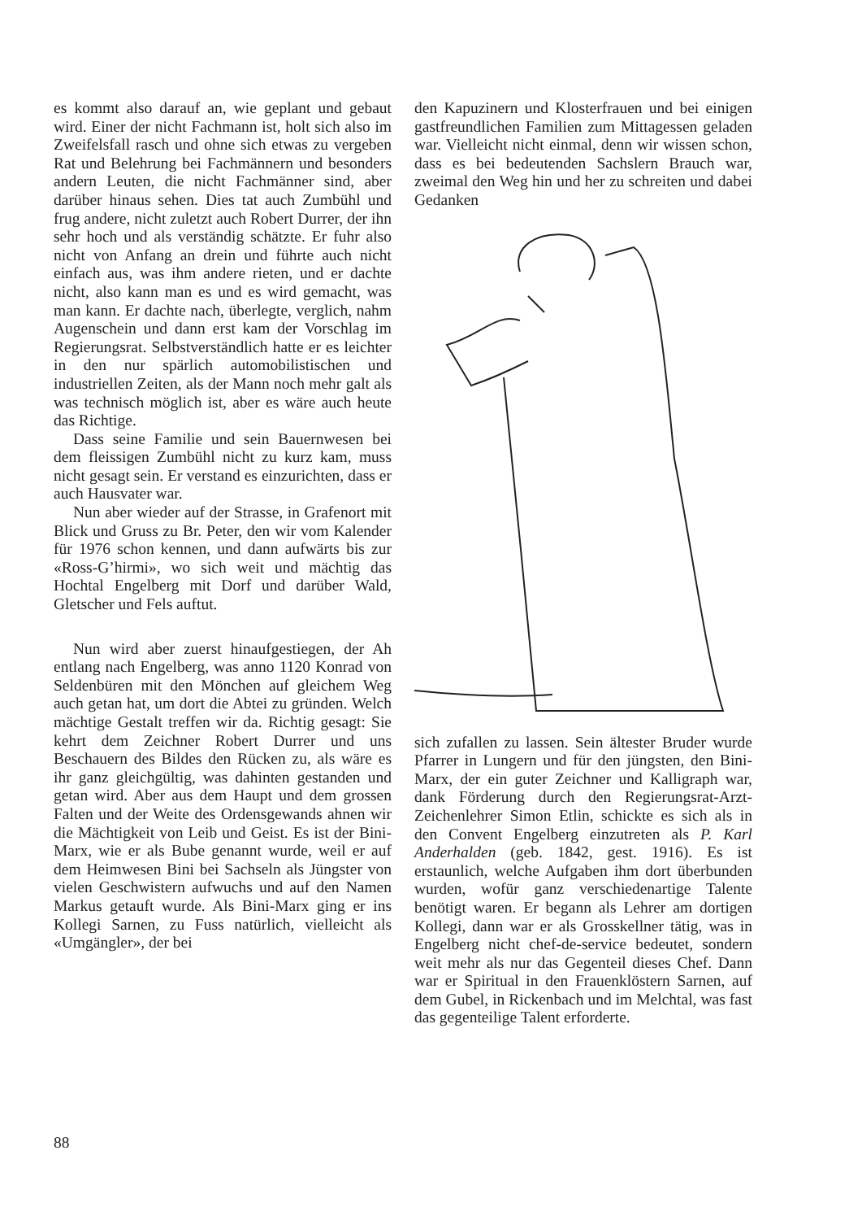es kommt also darauf an, wie geplant und gebaut wird. Einer der nicht Fachmann ist, holt sich also im Zweifelsfall rasch und ohne sich etwas zu vergeben Rat und Belehrung bei Fachmännern und besonders andern Leuten, die nicht Fachmänner sind, aber darüber hinaus sehen. Dies tat auch Zumbühl und frug andere, nicht zuletzt auch Robert Durrer, der ihn sehr hoch und als verständig schätzte. Er fuhr also nicht von Anfang an drein und führte auch nicht einfach aus, was ihm andere rieten, und er dachte nicht, also kann man es und es wird gemacht, was man kann. Er dachte nach, überlegte, verglich, nahm Augenschein und dann erst kam der Vorschlag im Regierungsrat. Selbstverständlich hatte er es leichter in den nur spärlich automobilistischen und industriellen Zeiten, als der Mann noch mehr galt als was technisch möglich ist, aber es wäre auch heute das Richtige.
Dass seine Familie und sein Bauernwesen bei dem fleissigen Zumbühl nicht zu kurz kam, muss nicht gesagt sein. Er verstand es einzurichten, dass er auch Hausvater war.
Nun aber wieder auf der Strasse, in Grafenort mit Blick und Gruss zu Br. Peter, den wir vom Kalender für 1976 schon kennen, und dann aufwärts bis zur «Ross-G’hirmi», wo sich weit und mächtig das Hochtal Engelberg mit Dorf und darüber Wald, Gletscher und Fels auftut.
Nun wird aber zuerst hinaufgestiegen, der Ah entlang nach Engelberg, was anno 1120 Konrad von Seldenbüren mit den Mönchen auf gleichem Weg auch getan hat, um dort die Abtei zu gründen. Welch mächtige Gestalt treffen wir da. Richtig gesagt: Sie kehrt dem Zeichner Robert Durrer und uns Beschauern des Bildes den Rücken zu, als wäre es ihr ganz gleichgültig, was dahinten gestanden und getan wird. Aber aus dem Haupt und dem grossen Falten und der Weite des Ordensgewands ahnen wir die Mächtigkeit von Leib und Geist. Es ist der Bini-Marx, wie er als Bube genannt wurde, weil er auf dem Heimwesen Bini bei Sachseln als Jüngster von vielen Geschwistern aufwuchs und auf den Namen Markus getauft wurde. Als Bini-Marx ging er ins Kollegi Sarnen, zu Fuss natürlich, vielleicht als «Umgängler», der bei
den Kapuzinern und Klosterfrauen und bei einigen gastfreundlichen Familien zum Mittagessen geladen war. Vielleicht nicht einmal, denn wir wissen schon, dass es bei bedeutenden Sachslern Brauch war, zweimal den Weg hin und her zu schreiten und dabei Gedanken
sich zufallen zu lassen. Sein ältester Bruder wurde Pfarrer in Lungern und für den jüngsten, den Bini-Marx, der ein guter Zeichner und Kalligraph war, dank Förderung durch den Regierungsrat-Arzt-Zeichenlehrer Simon Etlin, schickte es sich als in den Convent Engelberg einzutreten als P. Karl Anderhalden (geb. 1842, gest. 1916). Es ist erstaunlich, welche Aufgaben ihm dort überbunden wurden, wofür ganz verschiedenartige Talente benötigt waren. Er begann als Lehrer am dortigen Kollegi, dann war er als Grosskellner tätig, was in Engelberg nicht chef-de-service bedeutet, sondern weit mehr als nur das Gegenteil dieses Chef. Dann war er Spiritual in den Frauenklöstern Sarnen, auf dem Gubel, in Rickenbach und im Melchtal, was fast das gegenteilige Talent erforderte.
88